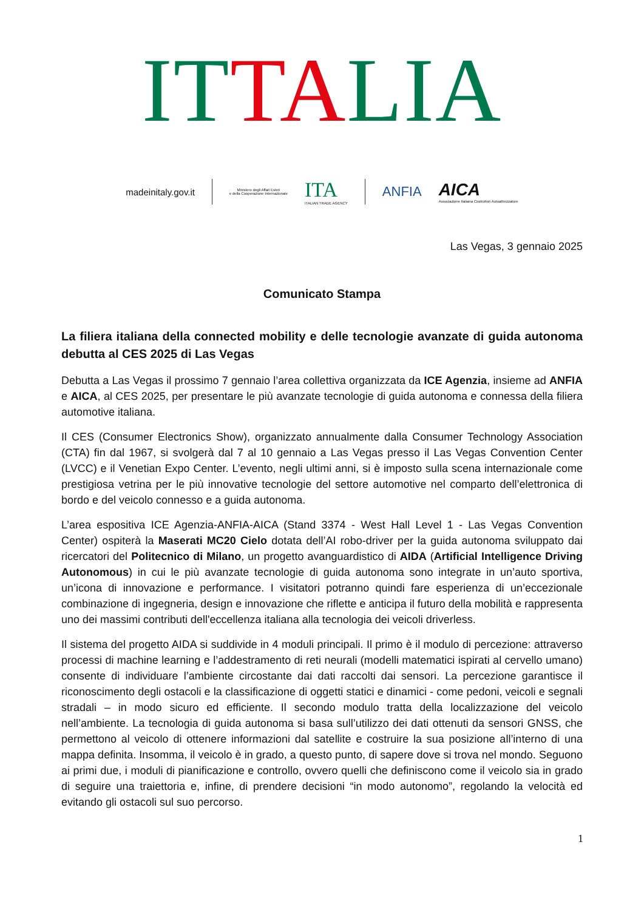ITTALIA
madeinitaly.gov.it
Ministero degli Affari Esteri
e della Cooperazione Internazionale
ITA
ITALIAN TRADE AGENCY
ANFIA
AICA
Associazione Italiana Costruttori Autoattrezzature
Las Vegas, 3 gennaio 2025
Comunicato Stampa
La filiera italiana della connected mobility e delle tecnologie avanzate di guida autonoma debutta al CES 2025 di Las Vegas
Debutta a Las Vegas il prossimo 7 gennaio l’area collettiva organizzata da ICE Agenzia, insieme ad ANFIA e AICA, al CES 2025, per presentare le più avanzate tecnologie di guida autonoma e connessa della filiera automotive italiana.
Il CES (Consumer Electronics Show), organizzato annualmente dalla Consumer Technology Association (CTA) fin dal 1967, si svolgerà dal 7 al 10 gennaio a Las Vegas presso il Las Vegas Convention Center (LVCC) e il Venetian Expo Center. L’evento, negli ultimi anni, si è imposto sulla scena internazionale come prestigiosa vetrina per le più innovative tecnologie del settore automotive nel comparto dell’elettronica di bordo e del veicolo connesso e a guida autonoma.
L’area espositiva ICE Agenzia-ANFIA-AICA (Stand 3374 - West Hall Level 1 - Las Vegas Convention Center) ospiterà la Maserati MC20 Cielo dotata dell’AI robo-driver per la guida autonoma sviluppato dai ricercatori del Politecnico di Milano, un progetto avanguardistico di AIDA (Artificial Intelligence Driving Autonomous) in cui le più avanzate tecnologie di guida autonoma sono integrate in un’auto sportiva, un’icona di innovazione e performance. I visitatori potranno quindi fare esperienza di un’eccezionale combinazione di ingegneria, design e innovazione che riflette e anticipa il futuro della mobilità e rappresenta uno dei massimi contributi dell'eccellenza italiana alla tecnologia dei veicoli driverless.
Il sistema del progetto AIDA si suddivide in 4 moduli principali. Il primo è il modulo di percezione: attraverso processi di machine learning e l’addestramento di reti neurali (modelli matematici ispirati al cervello umano) consente di individuare l’ambiente circostante dai dati raccolti dai sensori. La percezione garantisce il riconoscimento degli ostacoli e la classificazione di oggetti statici e dinamici - come pedoni, veicoli e segnali stradali – in modo sicuro ed efficiente. Il secondo modulo tratta della localizzazione del veicolo nell’ambiente. La tecnologia di guida autonoma si basa sull’utilizzo dei dati ottenuti da sensori GNSS, che permettono al veicolo di ottenere informazioni dal satellite e costruire la sua posizione all’interno di una mappa definita. Insomma, il veicolo è in grado, a questo punto, di sapere dove si trova nel mondo. Seguono ai primi due, i moduli di pianificazione e controllo, ovvero quelli che definiscono come il veicolo sia in grado di seguire una traiettoria e, infine, di prendere decisioni “in modo autonomo”, regolando la velocità ed evitando gli ostacoli sul suo percorso.
1